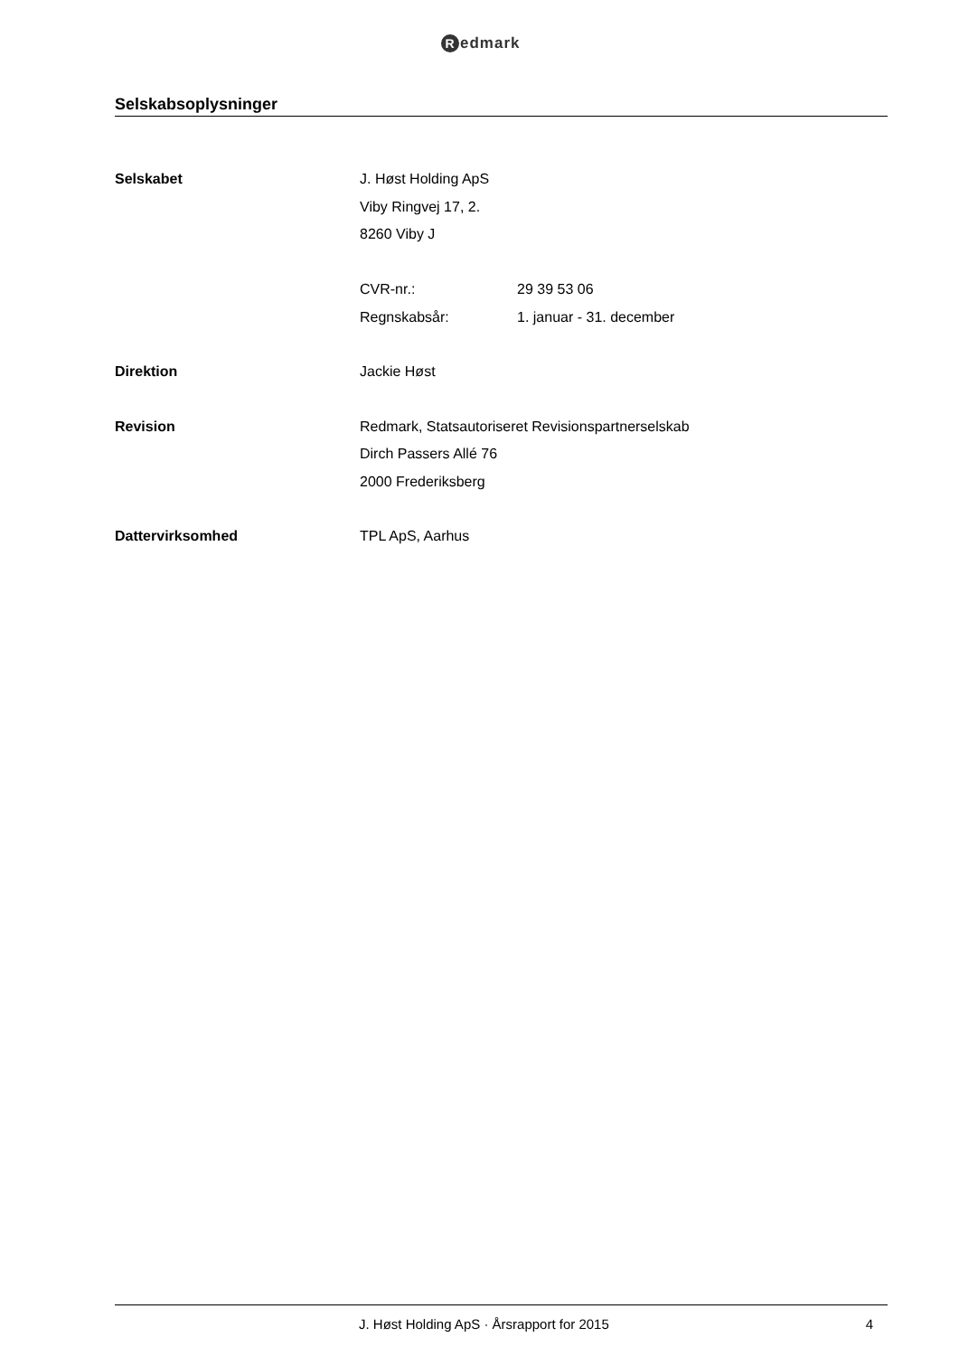Redmark
Selskabsoplysninger
Selskabet
J. Høst Holding ApS
Viby Ringvej 17, 2.
8260 Viby J
CVR-nr.: 29 39 53 06
Regnskabsår: 1. januar - 31. december
Direktion
Jackie Høst
Revision
Redmark, Statsautoriseret Revisionspartnerselskab
Dirch Passers Allé 76
2000 Frederiksberg
Dattervirksomhed
TPL ApS, Aarhus
J. Høst Holding ApS · Årsrapport for 2015 4